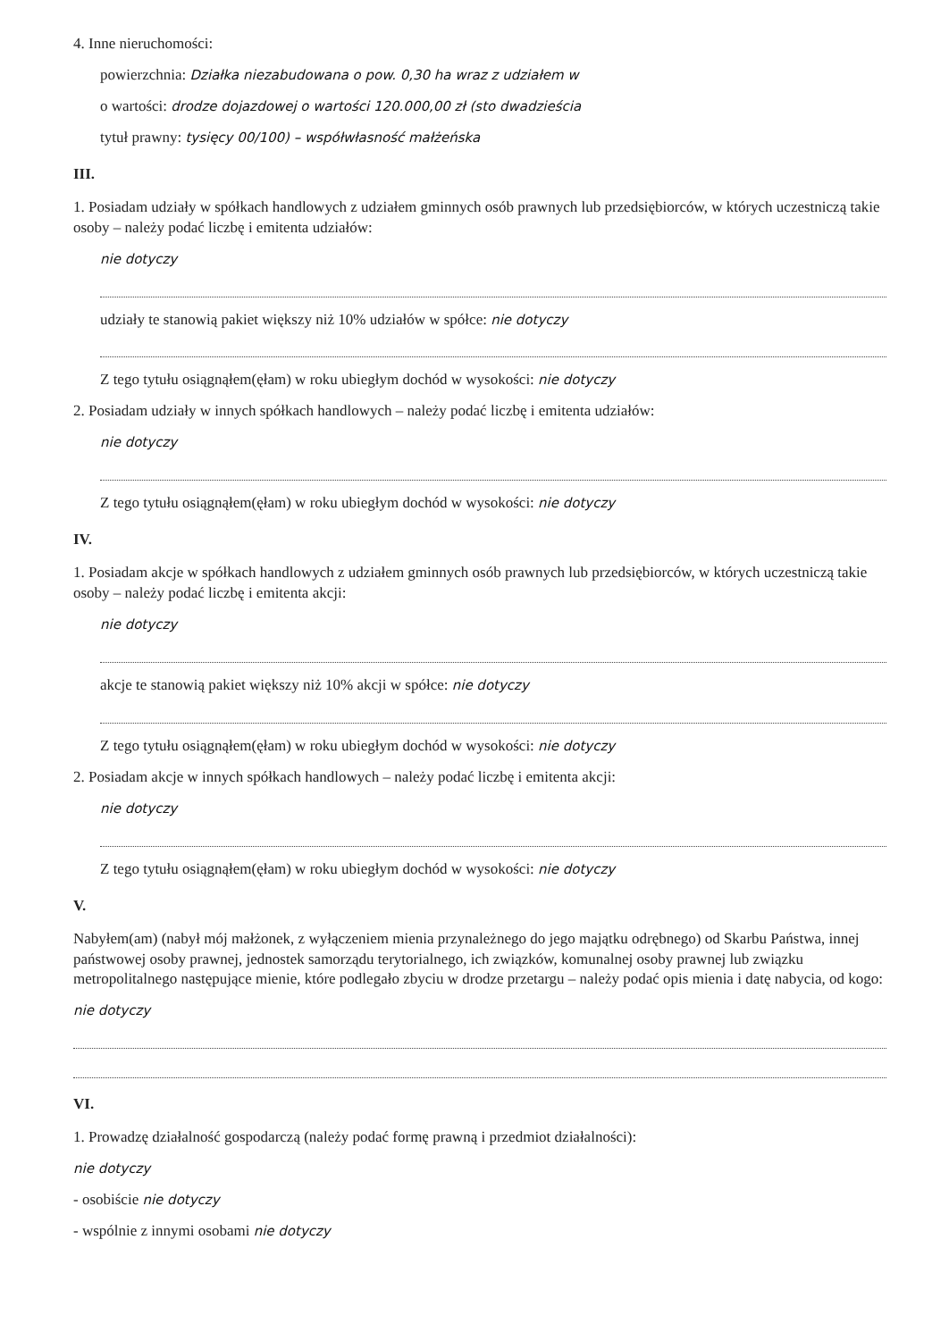4. Inne nieruchomości:
powierzchnia: Działka niezabudowana o pow. 0,30 ha wraz z udziałem w
o wartości: drodze dojazdowej o wartości 120.000,00 zł (sto dwadzieścia
tytuł prawny: tysięcy 00/100) – współwłasność małżeńska
III.
1. Posiadam udziały w spółkach handlowych z udziałem gminnych osób prawnych lub przedsiębiorców, w których uczestniczą takie osoby – należy podać liczbę i emitenta udziałów:
nie dotyczy
udziały te stanowią pakiet większy niż 10% udziałów w spółce: nie dotyczy
Z tego tytułu osiągnąłem(ęłam) w roku ubiegłym dochód w wysokości: nie dotyczy
2. Posiadam udziały w innych spółkach handlowych – należy podać liczbę i emitenta udziałów:
nie dotyczy
Z tego tytułu osiągnąłem(ęłam) w roku ubiegłym dochód w wysokości: nie dotyczy
IV.
1. Posiadam akcje w spółkach handlowych z udziałem gminnych osób prawnych lub przedsiębiorców, w których uczestniczą takie osoby – należy podać liczbę i emitenta akcji:
nie dotyczy
akcje te stanowią pakiet większy niż 10% akcji w spółce: nie dotyczy
Z tego tytułu osiągnąłem(ęłam) w roku ubiegłym dochód w wysokości: nie dotyczy
2. Posiadam akcje w innych spółkach handlowych – należy podać liczbę i emitenta akcji:
nie dotyczy
Z tego tytułu osiągnąłem(ęłam) w roku ubiegłym dochód w wysokości: nie dotyczy
V.
Nabyłem(am) (nabył mój małżonek, z wyłączeniem mienia przynależnego do jego majątku odrębnego) od Skarbu Państwa, innej państwowej osoby prawnej, jednostek samorządu terytorialnego, ich związków, komunalnej osoby prawnej lub związku metropolitalnego następujące mienie, które podlegało zbyciu w drodze przetargu – należy podać opis mienia i datę nabycia, od kogo:
nie dotyczy
VI.
1. Prowadzę działalność gospodarczą (należy podać formę prawną i przedmiot działalności):
nie dotyczy
- osobiście nie dotyczy
- wspólnie z innymi osobami nie dotyczy